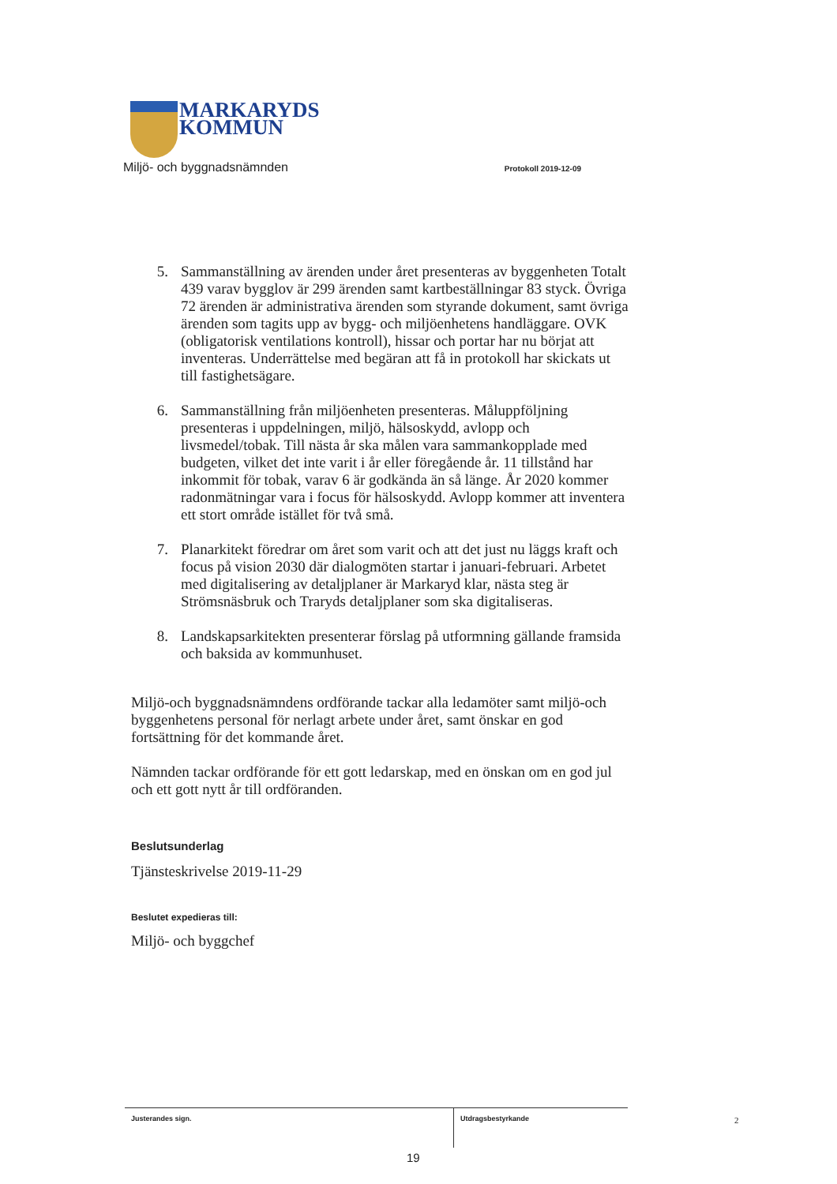MARKARYDS
KOMMUN
Miljö- och byggnadsnämnden Protokoll 2019-12-09
5. Sammanställning av ärenden under året presenteras av byggenheten Totalt 439 varav bygglov är 299 ärenden samt kartbeställningar 83 styck. Övriga 72 ärenden är administrativa ärenden som styrande dokument, samt övriga ärenden som tagits upp av bygg- och miljöenhetens handläggare. OVK (obligatorisk ventilations kontroll), hissar och portar har nu börjat att inventeras. Underrättelse med begäran att få in protokoll har skickats ut till fastighetsägare.
6. Sammanställning från miljöenheten presenteras. Måluppföljning presenteras i uppdelningen, miljö, hälsoskydd, avlopp och livsmedel/tobak. Till nästa år ska målen vara sammankopplade med budgeten, vilket det inte varit i år eller föregående år. 11 tillstånd har inkommit för tobak, varav 6 är godkända än så länge. År 2020 kommer radonmätningar vara i focus för hälsoskydd. Avlopp kommer att inventera ett stort område istället för två små.
7. Planarkitekt föredrar om året som varit och att det just nu läggs kraft och focus på vision 2030 där dialogmöten startar i januari-februari. Arbetet med digitalisering av detaljplaner är Markaryd klar, nästa steg är Strömsnäsbruk och Traryds detaljplaner som ska digitaliseras.
8. Landskapsarkitekten presenterar förslag på utformning gällande framsida och baksida av kommunhuset.
Miljö-och byggnadsnämndens ordförande tackar alla ledamöter samt miljö-och byggenhetens personal för nerlagt arbete under året, samt önskar en god fortsättning för det kommande året.
Nämnden tackar ordförande för ett gott ledarskap, med en önskan om en god jul och ett gott nytt år till ordföranden.
Beslutsunderlag
Tjänsteskrivelse 2019-11-29
Beslutet expedieras till:
Miljö- och byggchef
Justerandes sign.
Utdragsbestyrkande
2
19